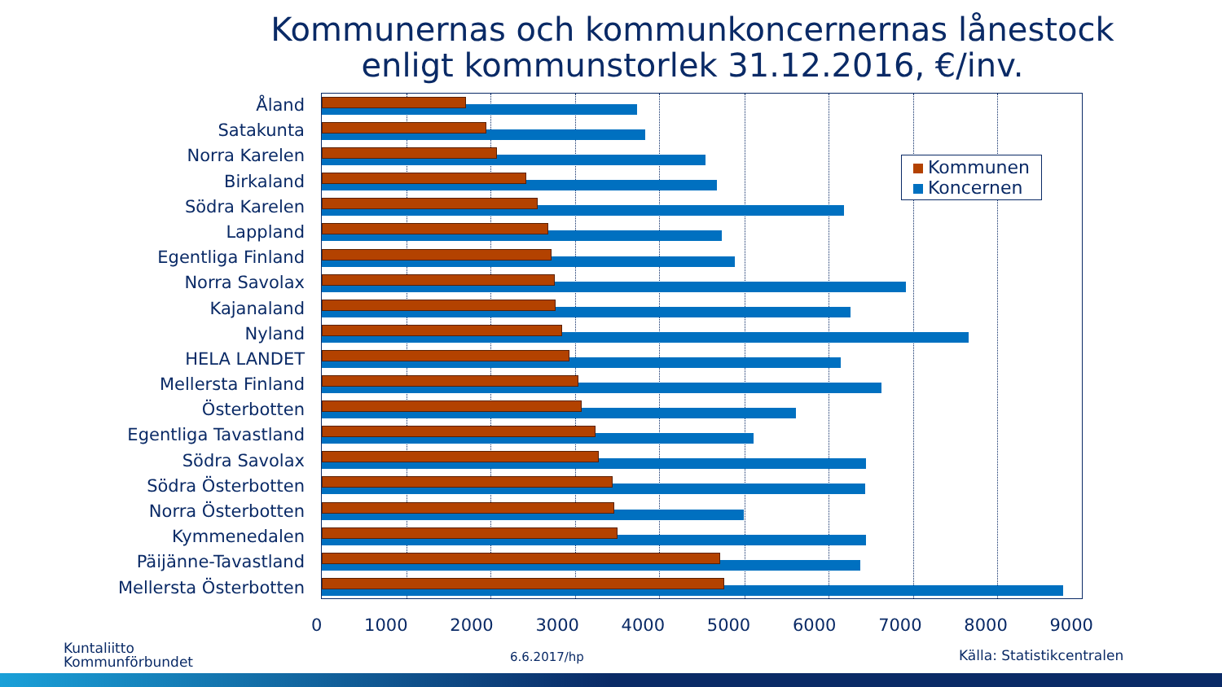Kommunernas och kommunkoncernernas lånestock
enligt kommunstorlek 31.12.2016, €/inv.
Åland
Satakunta
Norra Karelen
Birkaland
Södra Karelen
Lappland
Egentliga Finland
Norra Savolax
Kajanaland
Nyland
HELA LANDET
Mellersta Finland
Österbotten
Egentliga Tavastland
Södra Savolax
Södra Österbotten
Norra Österbotten
Kymmenedalen
Päijänne-Tavastland
Mellersta Österbotten
0 1000 2000 3000 4000 5000 6000 7000 8000 9000
Kommunen
Koncernen
Kuntaliitto
Kommunförbundet
6.6.2017/hp Källa: Statistikcentralen